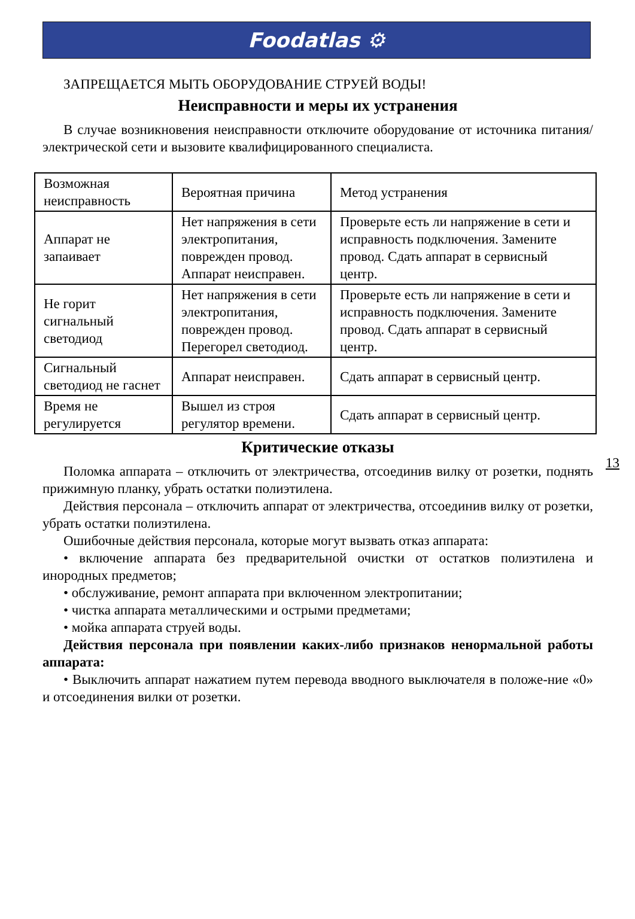Foodatlas ⚙
ЗАПРЕЩАЕТСЯ МЫТЬ ОБОРУДОВАНИЕ СТРУЕЙ ВОДЫ!
Неисправности и меры их устранения
В случае возникновения неисправности отключите оборудование от источника питания/электрической сети и вызовите квалифицированного специалиста.
| Возможная неисправность | Вероятная причина | Метод устранения |
| Аппарат не запаивает | Нет напряжения в сети электропитания, поврежден провод. Аппарат неисправен. | Проверьте есть ли напряжение в сети и исправность подключения. Замените провод. Сдать аппарат в сервисный центр. |
| Не горит сигнальный светодиод | Нет напряжения в сети электропитания, поврежден провод. Перегорел светодиод. | Проверьте есть ли напряжение в сети и исправность подключения. Замените провод. Сдать аппарат в сервисный центр. |
| Сигнальный светодиод не гаснет | Аппарат неисправен. | Сдать аппарат в сервисный центр. |
| Время не регулируется | Вышел из строя регулятор времени. | Сдать аппарат в сервисный центр. |
Критические отказы
Поломка аппарата – отключить от электричества, отсоединив вилку от розетки, поднять прижимную планку, убрать остатки полиэтилена.
Действия персонала – отключить аппарат от электричества, отсоединив вилку от розетки, убрать остатки полиэтилена.
Ошибочные действия персонала, которые могут вызвать отказ аппарата:
• включение аппарата без предварительной очистки от остатков полиэтилена и инородных предметов;
• обслуживание, ремонт аппарата при включенном электропитании;
• чистка аппарата металлическими и острыми предметами;
• мойка аппарата струей воды.
Действия персонала при появлении каких-либо признаков ненормальной работы аппарата:
• Выключить аппарат нажатием путем перевода вводного выключателя в положе-ние «0» и отсоединения вилки от розетки.
13